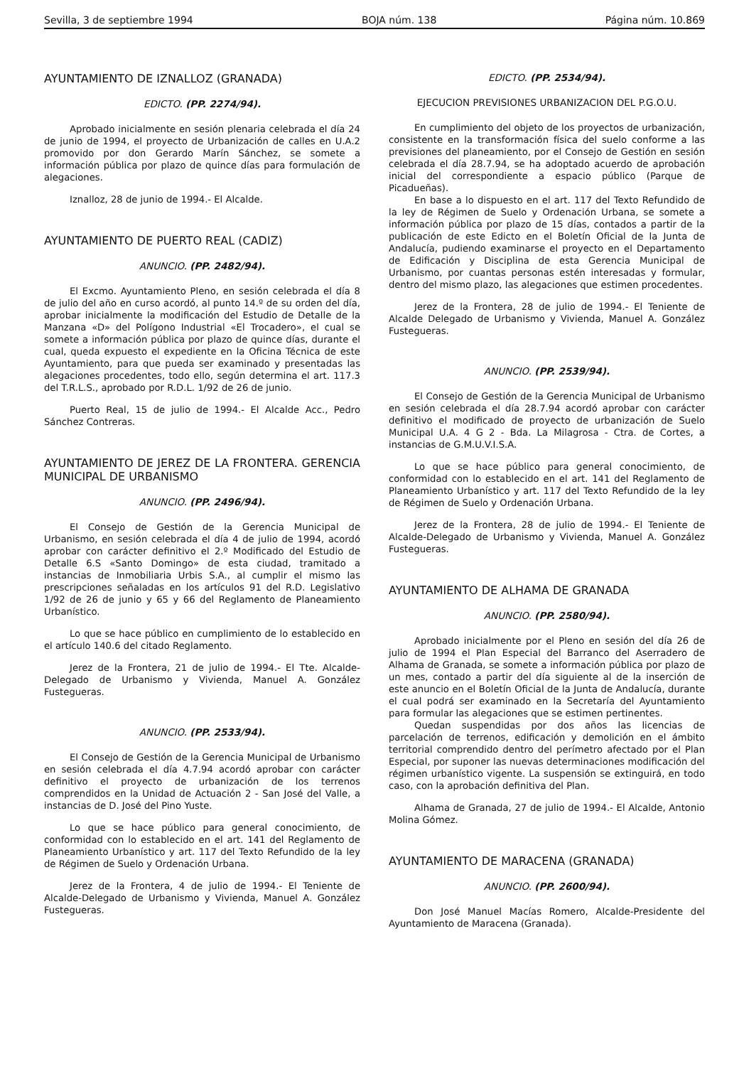Sevilla, 3 de septiembre 1994 BOJA núm. 138 Página núm. 10.869
AYUNTAMIENTO DE IZNALLOZ (GRANADA)
EDICTO. (PP. 2274/94).
Aprobado inicialmente en sesión plenaria celebrada el día 24 de junio de 1994, el proyecto de Urbanización de calles en U.A.2 promovido por don Gerardo Marín Sánchez, se somete a información pública por plazo de quince días para formulación de alegaciones.
Iznalloz, 28 de junio de 1994.- El Alcalde.
AYUNTAMIENTO DE PUERTO REAL (CADIZ)
ANUNCIO. (PP. 2482/94).
El Excmo. Ayuntamiento Pleno, en sesión celebrada el día 8 de julio del año en curso acordó, al punto 14.º de su orden del día, aprobar inicialmente la modificación del Estudio de Detalle de la Manzana «D» del Polígono Industrial «El Trocadero», el cual se somete a información pública por plazo de quince días, durante el cual, queda expuesto el expediente en la Oficina Técnica de este Ayuntamiento, para que pueda ser examinado y presentadas las alegaciones procedentes, todo ello, según determina el art. 117.3 del T.R.L.S., aprobado por R.D.L. 1/92 de 26 de junio.
Puerto Real, 15 de julio de 1994.- El Alcalde Acc., Pedro Sánchez Contreras.
AYUNTAMIENTO DE JEREZ DE LA FRONTERA. GERENCIA MUNICIPAL DE URBANISMO
ANUNCIO. (PP. 2496/94).
El Consejo de Gestión de la Gerencia Municipal de Urbanismo, en sesión celebrada el día 4 de julio de 1994, acordó aprobar con carácter definitivo el 2.º Modificado del Estudio de Detalle 6.S «Santo Domingo» de esta ciudad, tramitado a instancias de Inmobiliaria Urbis S.A., al cumplir el mismo las prescripciones señaladas en los artículos 91 del R.D. Legislativo 1/92 de 26 de junio y 65 y 66 del Reglamento de Planeamiento Urbanístico.
Lo que se hace público en cumplimiento de lo establecido en el artículo 140.6 del citado Reglamento.
Jerez de la Frontera, 21 de julio de 1994.- El Tte. Alcalde-Delegado de Urbanismo y Vivienda, Manuel A. González Fustegueras.
ANUNCIO. (PP. 2533/94).
El Consejo de Gestión de la Gerencia Municipal de Urbanismo en sesión celebrada el día 4.7.94 acordó aprobar con carácter definitivo el proyecto de urbanización de los terrenos comprendidos en la Unidad de Actuación 2 - San José del Valle, a instancias de D. José del Pino Yuste.
Lo que se hace público para general conocimiento, de conformidad con lo establecido en el art. 141 del Reglamento de Planeamiento Urbanístico y art. 117 del Texto Refundido de la ley de Régimen de Suelo y Ordenación Urbana.
Jerez de la Frontera, 4 de julio de 1994.- El Teniente de Alcalde-Delegado de Urbanismo y Vivienda, Manuel A. González Fustegueras.
EDICTO. (PP. 2534/94).
EJECUCION PREVISIONES URBANIZACION DEL P.G.O.U.
En cumplimiento del objeto de los proyectos de urbanización, consistente en la transformación física del suelo conforme a las previsiones del planeamiento, por el Consejo de Gestión en sesión celebrada el día 28.7.94, se ha adoptado acuerdo de aprobación inicial del correspondiente a espacio público (Parque de Picadueñas).
En base a lo dispuesto en el art. 117 del Texto Refundido de la ley de Régimen de Suelo y Ordenación Urbana, se somete a información pública por plazo de 15 días, contados a partir de la publicación de este Edicto en el Boletín Oficial de la Junta de Andalucía, pudiendo examinarse el proyecto en el Departamento de Edificación y Disciplina de esta Gerencia Municipal de Urbanismo, por cuantas personas estén interesadas y formular, dentro del mismo plazo, las alegaciones que estimen procedentes.
Jerez de la Frontera, 28 de julio de 1994.- El Teniente de Alcalde Delegado de Urbanismo y Vivienda, Manuel A. González Fustegueras.
ANUNCIO. (PP. 2539/94).
El Consejo de Gestión de la Gerencia Municipal de Urbanismo en sesión celebrada el día 28.7.94 acordó aprobar con carácter definitivo el modificado de proyecto de urbanización de Suelo Municipal U.A. 4 G 2 - Bda. La Milagrosa - Ctra. de Cortes, a instancias de G.M.U.V.I.S.A.
Lo que se hace público para general conocimiento, de conformidad con lo establecido en el art. 141 del Reglamento de Planeamiento Urbanístico y art. 117 del Texto Refundido de la ley de Régimen de Suelo y Ordenación Urbana.
Jerez de la Frontera, 28 de julio de 1994.- El Teniente de Alcalde-Delegado de Urbanismo y Vivienda, Manuel A. González Fustegueras.
AYUNTAMIENTO DE ALHAMA DE GRANADA
ANUNCIO. (PP. 2580/94).
Aprobado inicialmente por el Pleno en sesión del día 26 de julio de 1994 el Plan Especial del Barranco del Aserradero de Alhama de Granada, se somete a información pública por plazo de un mes, contado a partir del día siguiente al de la inserción de este anuncio en el Boletín Oficial de la Junta de Andalucía, durante el cual podrá ser examinado en la Secretaría del Ayuntamiento para formular las alegaciones que se estimen pertinentes.
Quedan suspendidas por dos años las licencias de parcelación de terrenos, edificación y demolición en el ámbito territorial comprendido dentro del perímetro afectado por el Plan Especial, por suponer las nuevas determinaciones modificación del régimen urbanístico vigente. La suspensión se extinguirá, en todo caso, con la aprobación definitiva del Plan.
Alhama de Granada, 27 de julio de 1994.- El Alcalde, Antonio Molina Gómez.
AYUNTAMIENTO DE MARACENA (GRANADA)
ANUNCIO. (PP. 2600/94).
Don José Manuel Macías Romero, Alcalde-Presidente del Ayuntamiento de Maracena (Granada).